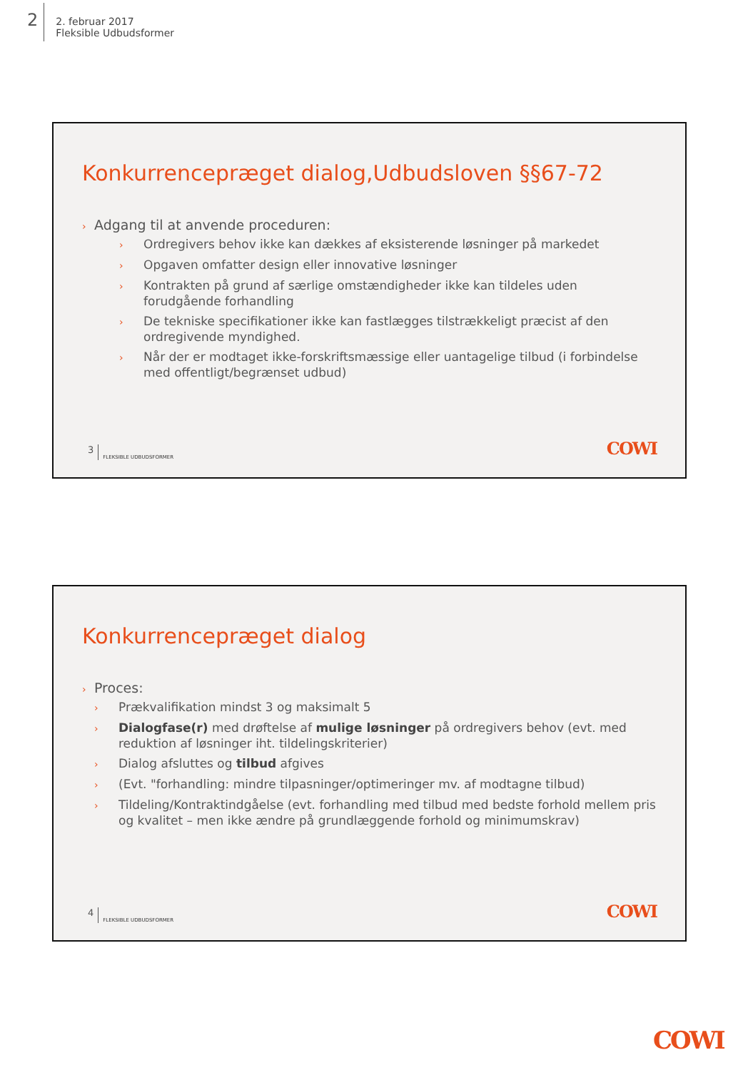2
2. februar 2017
Fleksible Udbudsformer
Konkurrencepræget dialog,Udbudsloven §§67-72
› Adgang til at anvende proceduren:
› Ordregivers behov ikke kan dækkes af eksisterende løsninger på markedet
› Opgaven omfatter design eller innovative løsninger
› Kontrakten på grund af særlige omstændigheder ikke kan tildeles uden forudgående forhandling
› De tekniske specifikationer ikke kan fastlægges tilstrækkeligt præcist af den ordregivende myndighed.
› Når der er modtaget ikke-forskriftsmæssige eller uantagelige tilbud (i forbindelse med offentligt/begrænset udbud)
3 FLEKSIBLE UDBUDSFORMER COWI
Konkurrencepræget dialog
› Proces:
› Prækvalifikation mindst 3 og maksimalt 5
› Dialogfase(r) med drøftelse af mulige løsninger på ordregivers behov (evt. med reduktion af løsninger iht. tildelingskriterier)
› Dialog afsluttes og tilbud afgives
› (Evt. "forhandling: mindre tilpasninger/optimeringer mv. af modtagne tilbud)
› Tildeling/Kontraktindgåelse (evt. forhandling med tilbud med bedste forhold mellem pris og kvalitet – men ikke ændre på grundlæggende forhold og minimumskrav)
4 FLEKSIBLE UDBUDSFORMER COWI
COWI